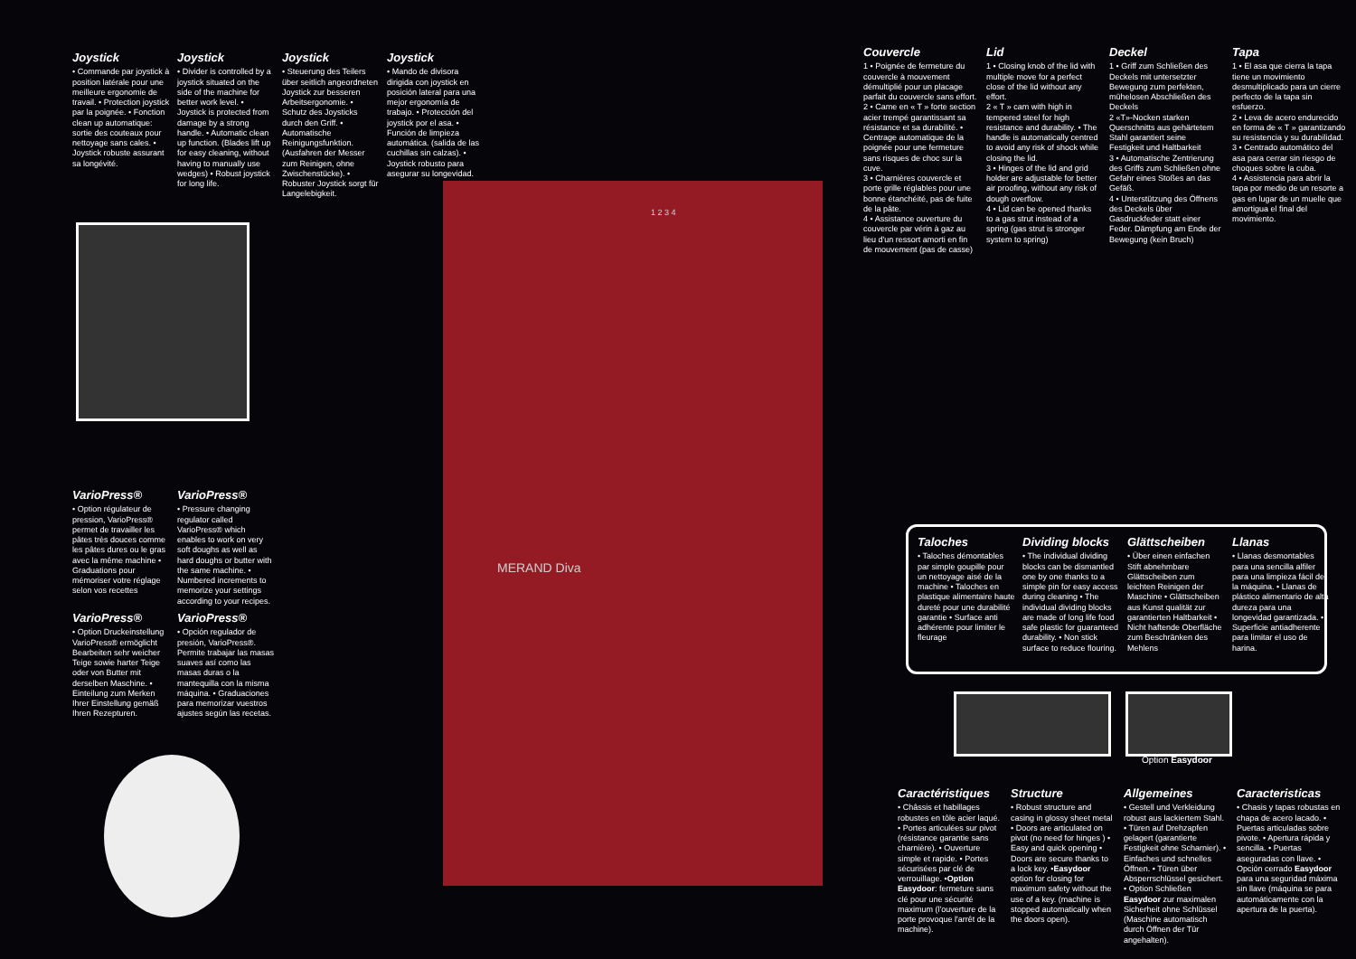Joystick
• Commande par joystick à position latérale pour une meilleure ergonomie de travail. • Protection joystick par la poignée. • Fonction clean up automatique: sortie des couteaux pour nettoyage sans cales. • Joystick robuste assurant sa longévité.
Joystick
• Divider is controlled by a joystick situated on the side of the machine for better work level. • Joystick is protected from damage by a strong handle. • Automatic clean up function. (Blades lift up for easy cleaning, without having to manually use wedges) • Robust joystick for long life.
Joystick
• Steuerung des Teilers über seitlich angeordneten Joystick zur besseren Arbeitsergonomie. • Schutz des Joysticks durch den Griff. • Automatische Reinigungsfunktion. (Ausfahren der Messer zum Reinigen, ohne Zwischenstücke). • Robuster Joystick sorgt für Langelebigkeit.
Joystick
• Mando de divisora dirigida con joystick en posición lateral para una mejor ergonomía de trabajo. • Protección del joystick por el asa. • Función de limpieza automática. (salida de las cuchillas sin calzas). • Joystick robusto para asegurar su longevidad.
VarioPress®
• Option régulateur de pression, VarioPress® permet de travailler les pâtes très douces comme les pâtes dures ou le gras avec la même machine • Graduations pour mémoriser votre réglage selon vos recettes
VarioPress®
• Pressure changing regulator called VarioPress® which enables to work on very soft doughs as well as hard doughs or butter with the same machine. • Numbered increments to memorize your settings according to your recipes.
VarioPress®
• Option Druckeinstellung VarioPress® ermöglicht Bearbeiten sehr weicher Teige sowie harter Teige oder von Butter mit derselben Maschine. • Einteilung zum Merken Ihrer Einstellung gemäß Ihren Rezepturen.
VarioPress®
• Opción regulador de presión, VarioPress®. Permite trabajar las masas suaves así como las masas duras o la mantequilla con la misma máquina. • Graduaciones para memorizar vuestros ajustes según las recetas.
MERAND Diva
1 2 3 4
Couvercle
1 • Poignée de fermeture du couvercle à mouvement démultiplié pour un placage parfait du couvercle sans effort.
2 • Came en « T » forte section acier trempé garantissant sa résistance et sa durabilité. • Centrage automatique de la poignée pour une fermeture sans risques de choc sur la cuve.
3 • Charnières couvercle et porte grille réglables pour une bonne étanchéité, pas de fuite de la pâte.
4 • Assistance ouverture du couvercle par vérin à gaz au lieu d'un ressort amorti en fin de mouvement (pas de casse)
Lid
1 • Closing knob of the lid with multiple move for a perfect close of the lid without any effort.
2 « T » cam with high in tempered steel for high resistance and durability. • The handle is automatically centred to avoid any risk of shock while closing the lid.
3 • Hinges of the lid and grid holder are adjustable for better air proofing, without any risk of dough overflow.
4 • Lid can be opened thanks to a gas strut instead of a spring (gas strut is stronger system to spring)
Deckel
1 • Griff zum Schließen des Deckels mit untersetzter Bewegung zum perfekten, mühelosen Abschließen des Deckels
2 «T»-Nocken starken Querschnitts aus gehärtetem Stahl garantiert seine Festigkeit und Haltbarkeit
3 • Automatische Zentrierung des Griffs zum Schließen ohne Gefahr eines Stoßes an das Gefäß.
4 • Unterstützung des Öffnens des Deckels über Gasdruckfeder statt einer Feder. Dämpfung am Ende der Bewegung (kein Bruch)
Tapa
1 • El asa que cierra la tapa tiene un movimiento desmultiplicado para un cierre perfecto de la tapa sin esfuerzo.
2 • Leva de acero endurecido en forma de « T » garantizando su resistencia y su durabilidad.
3 • Centrado automático del asa para cerrar sin riesgo de choques sobre la cuba.
4 • Assistencia para abrir la tapa por medio de un resorte a gas en lugar de un muelle que amortigua el final del movimiento.
Taloches
• Taloches démontables par simple goupille pour un nettoyage aisé de la machine • Taloches en plastique alimentaire haute dureté pour une durabilité garantie • Surface anti adhérente pour limiter le fleurage
Dividing blocks
• The individual dividing blocks can be dismantled one by one thanks to a simple pin for easy access during cleaning • The individual dividing blocks are made of long life food safe plastic for guaranteed durability. • Non stick surface to reduce flouring.
Glättscheiben
• Über einen einfachen Stift abnehmbare Glättscheiben zum leichten Reinigen der Maschine • Glättscheiben aus Kunst qualität zur garantierten Haltbarkeit • Nicht haftende Oberfläche zum Beschränken des Mehlens
Llanas
• Llanas desmontables para una sencilla alfiler para una limpieza fácil de la máquina. • Llanas de plástico alimentario de alta dureza para una longevidad garantizada. • Superficie antiadherente para limitar el uso de harina.
Option Easydoor
Caractéristiques
• Châssis et habillages robustes en tôle acier laqué. • Portes articulées sur pivot (résistance garantie sans charnière). • Ouverture simple et rapide. • Portes sécurisées par clé de verrouillage. •Option Easydoor: fermeture sans clé pour une sécurité maximum (l'ouverture de la porte provoque l'arrêt de la machine).
Structure
• Robust structure and casing in glossy sheet metal • Doors are articulated on pivot (no need for hinges ) • Easy and quick opening • Doors are secure thanks to a lock key. •Easydoor option for closing for maximum safety without the use of a key. (machine is stopped automatically when the doors open).
Allgemeines
• Gestell und Verkleidung robust aus lackiertem Stahl. • Türen auf Drehzapfen gelagert (garantierte Festigkeit ohne Scharnier). • Einfaches und schnelles Öffnen. • Türen über Absperrschlüssel gesichert. • Option Schließen Easydoor zur maximalen Sicherheit ohne Schlüssel (Maschine automatisch durch Öffnen der Tür angehalten).
Caracteristicas
• Chasis y tapas robustas en chapa de acero lacado. • Puertas articuladas sobre pivote. • Apertura rápida y sencilla. • Puertas aseguradas con llave. • Opción cerrado Easydoor para una seguridad máxima sin llave (máquina se para automáticamente con la apertura de la puerta).